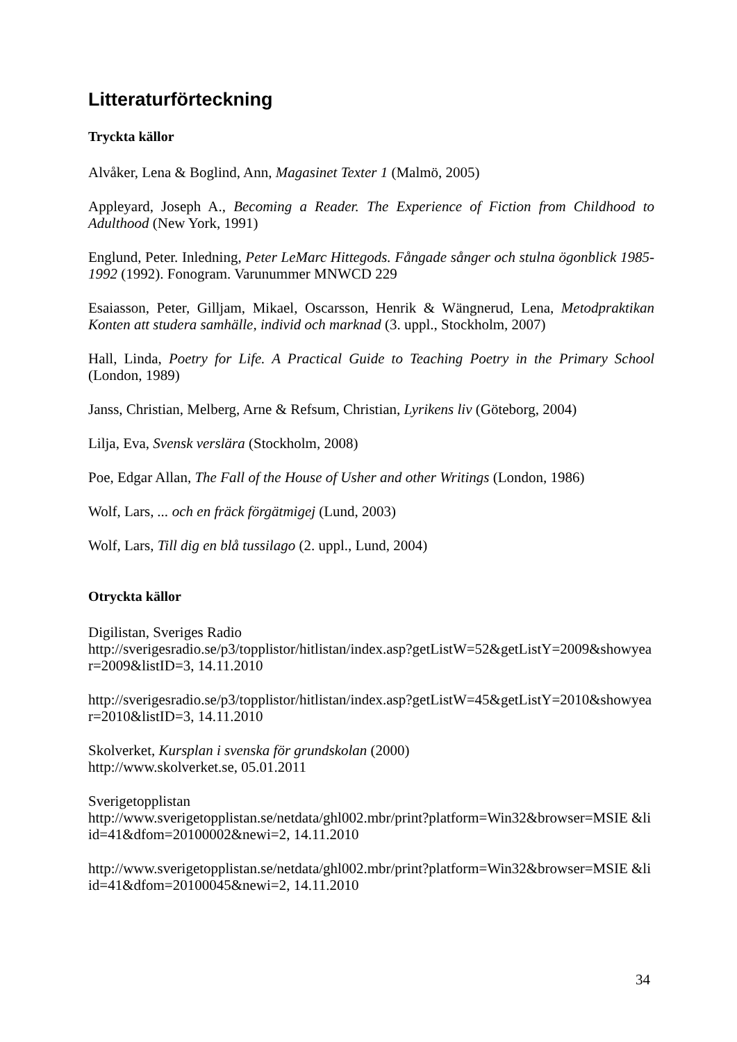Litteraturförteckning
Tryckta källor
Alvåker, Lena & Boglind, Ann, Magasinet Texter 1 (Malmö, 2005)
Appleyard, Joseph A., Becoming a Reader. The Experience of Fiction from Childhood to Adulthood (New York, 1991)
Englund, Peter. Inledning, Peter LeMarc Hittegods. Fångade sånger och stulna ögonblick 1985-1992 (1992). Fonogram. Varunummer MNWCD 229
Esaiasson, Peter, Gilljam, Mikael, Oscarsson, Henrik & Wängnerud, Lena, Metodpraktikan Konten att studera samhälle, individ och marknad (3. uppl., Stockholm, 2007)
Hall, Linda, Poetry for Life. A Practical Guide to Teaching Poetry in the Primary School (London, 1989)
Janss, Christian, Melberg, Arne & Refsum, Christian, Lyrikens liv (Göteborg, 2004)
Lilja, Eva, Svensk verslära (Stockholm, 2008)
Poe, Edgar Allan, The Fall of the House of Usher and other Writings (London, 1986)
Wolf, Lars, ... och en fräck förgätmigej (Lund, 2003)
Wolf, Lars, Till dig en blå tussilago (2. uppl., Lund, 2004)
Otryckta källor
Digilistan, Sveriges Radio
http://sverigesradio.se/p3/topplistor/hitlistan/index.asp?getListW=52&getListY=2009&showyear=2009&listID=3, 14.11.2010
http://sverigesradio.se/p3/topplistor/hitlistan/index.asp?getListW=45&getListY=2010&showyear=2010&listID=3, 14.11.2010
Skolverket, Kursplan i svenska för grundskolan (2000)
http://www.skolverket.se, 05.01.2011
Sverigetopplistan
http://www.sverigetopplistan.se/netdata/ghl002.mbr/print?platform=Win32&browser=MSIE &liid=41&dfom=20100002&newi=2, 14.11.2010
http://www.sverigetopplistan.se/netdata/ghl002.mbr/print?platform=Win32&browser=MSIE &liid=41&dfom=20100045&newi=2, 14.11.2010
34